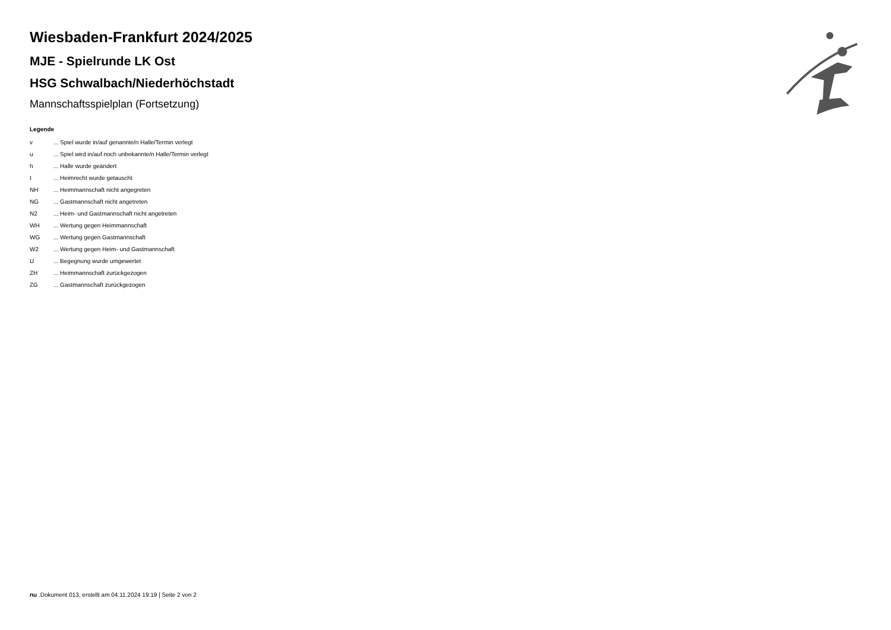Wiesbaden-Frankfurt 2024/2025
MJE - Spielrunde LK Ost
HSG Schwalbach/Niederhöchstadt
Mannschaftsspielplan (Fortsetzung)
Legende
| v | ... Spiel wurde in/auf genannte/n Halle/Termin verlegt |
| u | ... Spiel wird in/auf noch unbekannte/n Halle/Termin verlegt |
| h | ... Halle wurde geändert |
| t | ... Heimrecht wurde getauscht |
| NH | ... Heimmannschaft nicht angegreten |
| NG | ... Gastmannschaft nicht angetreten |
| N2 | ... Heim- und Gastmannschaft nicht angetreten |
| WH | ... Wertung gegen Heimmannschaft |
| WG | ... Wertung gegen Gastmannschaft |
| W2 | ... Wertung gegen Heim- und Gastmannschaft |
| U | ... Begegnung wurde umgewertet |
| ZH | ... Heimmannschaft zurückgezogen |
| ZG | ... Gastmannschaft zurückgezogen |
nu .Dokument 013, erstellt am 04.11.2024 19:19 | Seite 2 von 2